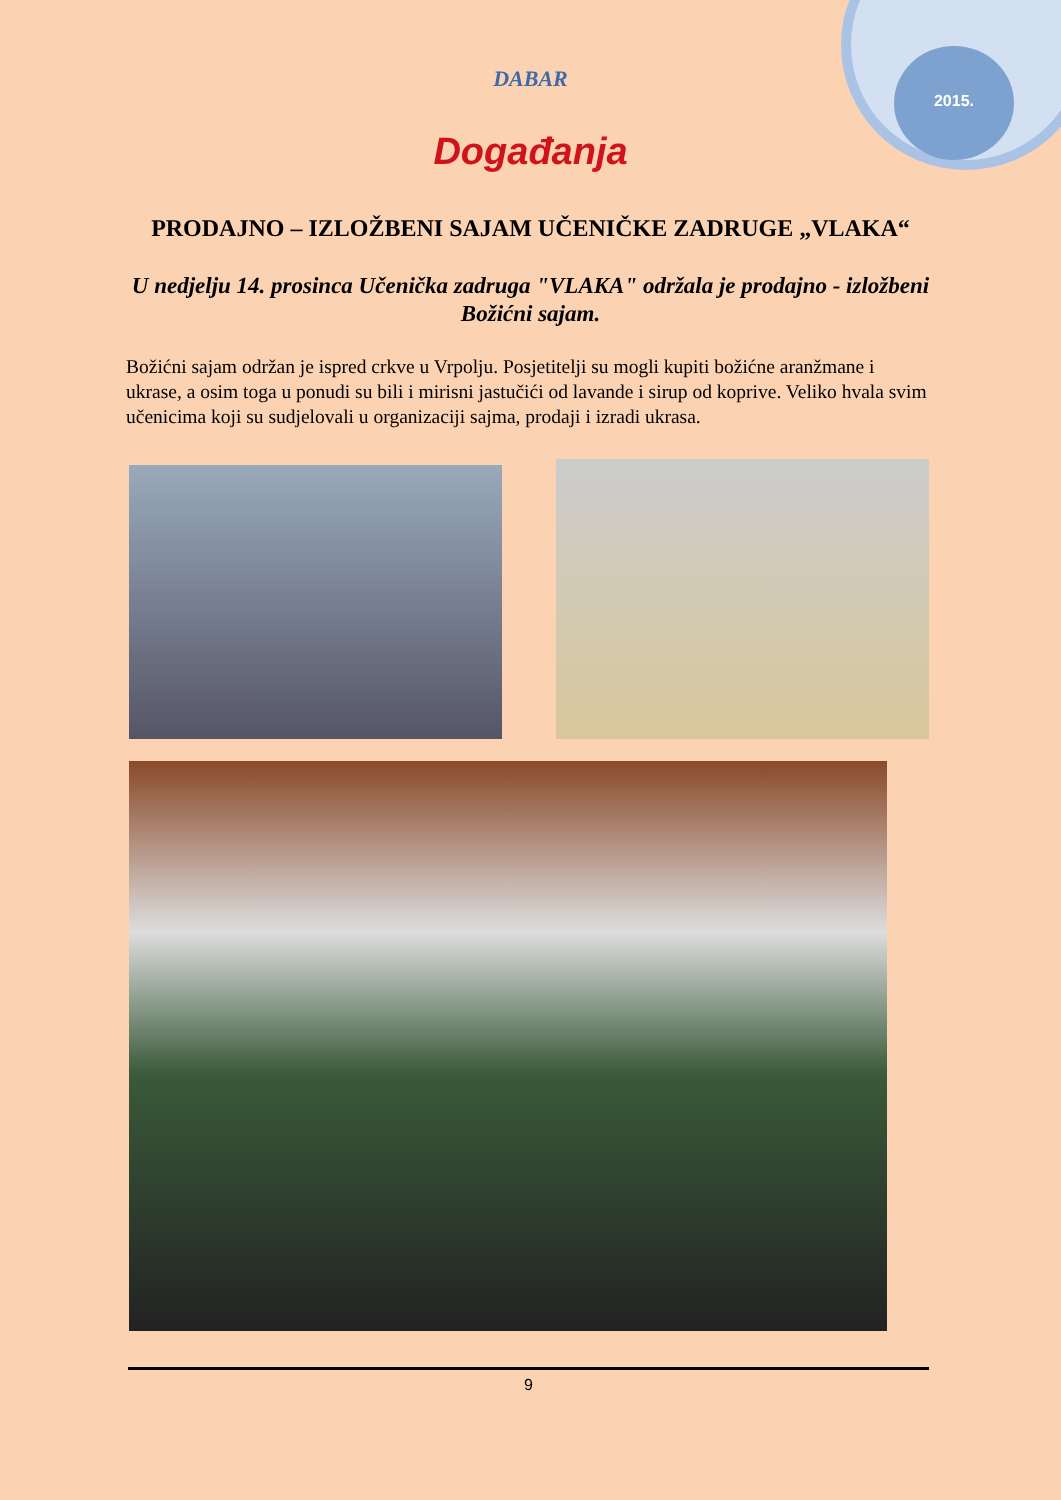2015.
DABAR
Događanja
PRODAJNO – IZLOŽBENI SAJAM UČENIČKE ZADRUGE „VLAKA“
U nedjelju 14. prosinca Učenička zadruga "VLAKA" održala je prodajno - izložbeni Božićni sajam.
Božićni sajam održan je ispred crkve u Vrpolju. Posjetitelji su mogli kupiti božićne aranžmane i ukrase, a osim toga u ponudi su bili i mirisni jastučići od lavande i sirup od koprive. Veliko hvala svim učenicima koji su sudjelovali u organizaciji sajma, prodaji i izradi ukrasa.
9